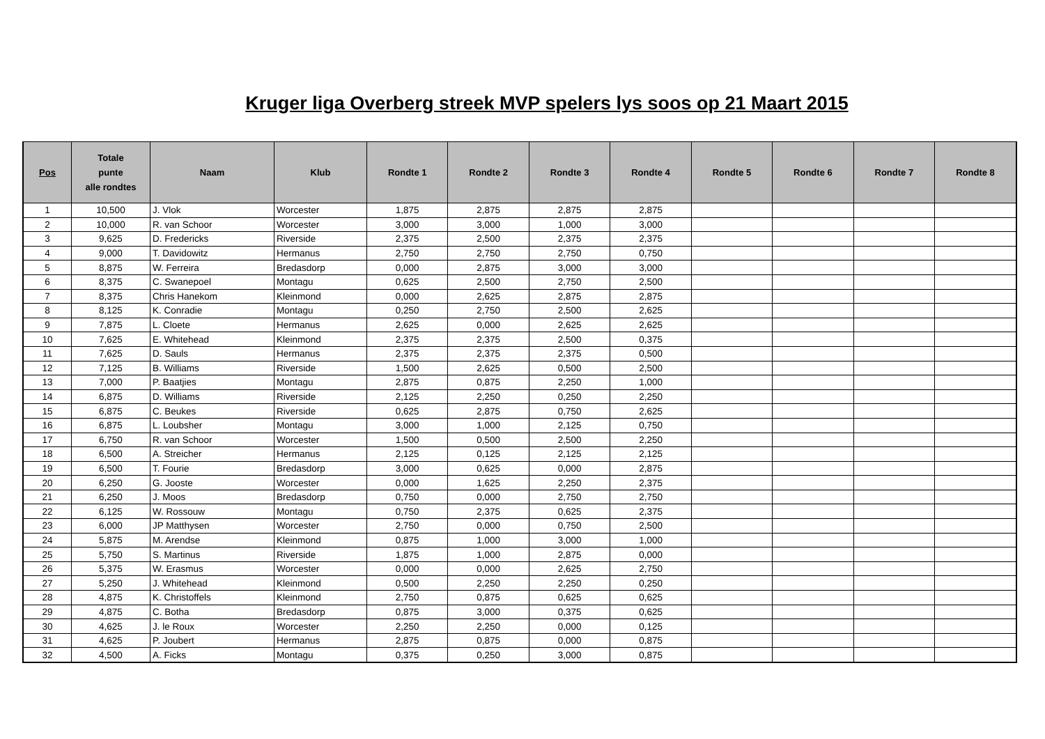Kruger liga Overberg streek MVP spelers lys soos op 21 Maart 2015
| Pos | Totale punte alle rondtes | Naam | Klub | Rondte 1 | Rondte 2 | Rondte 3 | Rondte 4 | Rondte 5 | Rondte 6 | Rondte 7 | Rondte 8 |
| --- | --- | --- | --- | --- | --- | --- | --- | --- | --- | --- | --- |
| 1 | 10,500 | J. Vlok | Worcester | 1,875 | 2,875 | 2,875 | 2,875 | | | | |
| 2 | 10,000 | R. van Schoor | Worcester | 3,000 | 3,000 | 1,000 | 3,000 | | | | |
| 3 | 9,625 | D. Fredericks | Riverside | 2,375 | 2,500 | 2,375 | 2,375 | | | | |
| 4 | 9,000 | T. Davidowitz | Hermanus | 2,750 | 2,750 | 2,750 | 0,750 | | | | |
| 5 | 8,875 | W. Ferreira | Bredasdorp | 0,000 | 2,875 | 3,000 | 3,000 | | | | |
| 6 | 8,375 | C. Swanepoel | Montagu | 0,625 | 2,500 | 2,750 | 2,500 | | | | |
| 7 | 8,375 | Chris Hanekom | Kleinmond | 0,000 | 2,625 | 2,875 | 2,875 | | | | |
| 8 | 8,125 | K. Conradie | Montagu | 0,250 | 2,750 | 2,500 | 2,625 | | | | |
| 9 | 7,875 | L. Cloete | Hermanus | 2,625 | 0,000 | 2,625 | 2,625 | | | | |
| 10 | 7,625 | E. Whitehead | Kleinmond | 2,375 | 2,375 | 2,500 | 0,375 | | | | |
| 11 | 7,625 | D. Sauls | Hermanus | 2,375 | 2,375 | 2,375 | 0,500 | | | | |
| 12 | 7,125 | B. Williams | Riverside | 1,500 | 2,625 | 0,500 | 2,500 | | | | |
| 13 | 7,000 | P. Baatjies | Montagu | 2,875 | 0,875 | 2,250 | 1,000 | | | | |
| 14 | 6,875 | D. Williams | Riverside | 2,125 | 2,250 | 0,250 | 2,250 | | | | |
| 15 | 6,875 | C. Beukes | Riverside | 0,625 | 2,875 | 0,750 | 2,625 | | | | |
| 16 | 6,875 | L. Loubsher | Montagu | 3,000 | 1,000 | 2,125 | 0,750 | | | | |
| 17 | 6,750 | R. van Schoor | Worcester | 1,500 | 0,500 | 2,500 | 2,250 | | | | |
| 18 | 6,500 | A. Streicher | Hermanus | 2,125 | 0,125 | 2,125 | 2,125 | | | | |
| 19 | 6,500 | T. Fourie | Bredasdorp | 3,000 | 0,625 | 0,000 | 2,875 | | | | |
| 20 | 6,250 | G. Jooste | Worcester | 0,000 | 1,625 | 2,250 | 2,375 | | | | |
| 21 | 6,250 | J. Moos | Bredasdorp | 0,750 | 0,000 | 2,750 | 2,750 | | | | |
| 22 | 6,125 | W. Rossouw | Montagu | 0,750 | 2,375 | 0,625 | 2,375 | | | | |
| 23 | 6,000 | JP Matthysen | Worcester | 2,750 | 0,000 | 0,750 | 2,500 | | | | |
| 24 | 5,875 | M. Arendse | Kleinmond | 0,875 | 1,000 | 3,000 | 1,000 | | | | |
| 25 | 5,750 | S. Martinus | Riverside | 1,875 | 1,000 | 2,875 | 0,000 | | | | |
| 26 | 5,375 | W. Erasmus | Worcester | 0,000 | 0,000 | 2,625 | 2,750 | | | | |
| 27 | 5,250 | J. Whitehead | Kleinmond | 0,500 | 2,250 | 2,250 | 0,250 | | | | |
| 28 | 4,875 | K. Christoffels | Kleinmond | 2,750 | 0,875 | 0,625 | 0,625 | | | | |
| 29 | 4,875 | C. Botha | Bredasdorp | 0,875 | 3,000 | 0,375 | 0,625 | | | | |
| 30 | 4,625 | J. le Roux | Worcester | 2,250 | 2,250 | 0,000 | 0,125 | | | | |
| 31 | 4,625 | P. Joubert | Hermanus | 2,875 | 0,875 | 0,000 | 0,875 | | | | |
| 32 | 4,500 | A. Ficks | Montagu | 0,375 | 0,250 | 3,000 | 0,875 | | | | |